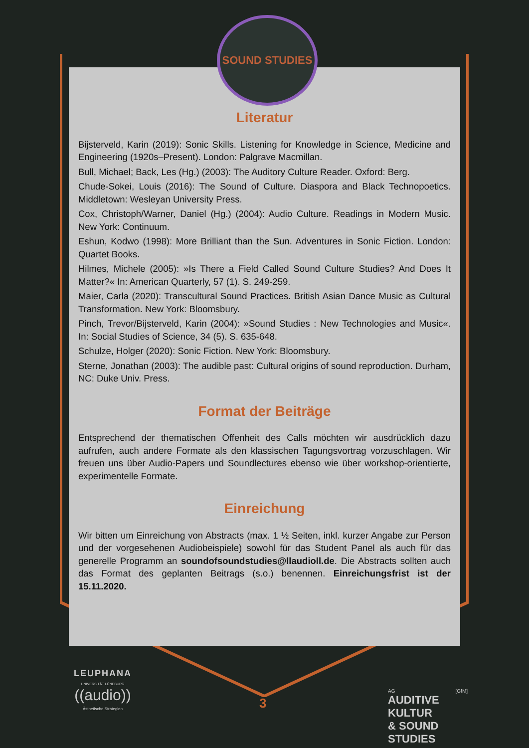SOUND STUDIES
Literatur
Bijsterveld, Karin (2019): Sonic Skills. Listening for Knowledge in Science, Medicine and Engineering (1920s–Present). London: Palgrave Macmillan.
Bull, Michael; Back, Les (Hg.) (2003): The Auditory Culture Reader. Oxford: Berg.
Chude-Sokei, Louis (2016): The Sound of Culture. Diaspora and Black Technopoetics. Middletown: Wesleyan University Press.
Cox, Christoph/Warner, Daniel (Hg.) (2004): Audio Culture. Readings in Modern Music. New York: Continuum.
Eshun, Kodwo (1998): More Brilliant than the Sun. Adventures in Sonic Fiction. London: Quartet Books.
Hilmes, Michele (2005): »Is There a Field Called Sound Culture Studies? And Does It Matter?« In: American Quarterly, 57 (1). S. 249-259.
Maier, Carla (2020): Transcultural Sound Practices. British Asian Dance Music as Cultural Transformation. New York: Bloomsbury.
Pinch, Trevor/Bijsterveld, Karin (2004): »Sound Studies : New Technologies and Music«. In: Social Studies of Science, 34 (5). S. 635-648.
Schulze, Holger (2020): Sonic Fiction. New York: Bloomsbury.
Sterne, Jonathan (2003): The audible past: Cultural origins of sound reproduction. Durham, NC: Duke Univ. Press.
Format der Beiträge
Entsprechend der thematischen Offenheit des Calls möchten wir ausdrücklich dazu aufrufen, auch andere Formate als den klassischen Tagungsvortrag vorzuschlagen. Wir freuen uns über Audio-Papers und Soundlectures ebenso wie über workshop-orientierte, experimentelle Formate.
Einreichung
Wir bitten um Einreichung von Abstracts (max. 1 ½ Seiten, inkl. kurzer Angabe zur Person und der vorgesehenen Audiobeispiele) sowohl für das Student Panel als auch für das generelle Programm an soundofsoundstudies@llaudioll.de. Die Abstracts sollten auch das Format des geplanten Beitrags (s.o.) benennen. Einreichungsfrist ist der 15.11.2020.
LEUPHANA
UNIVERSITÄT LÜNEBURG
((audio))
Ästhetische Strategien
3
AG [GfM]
AUDITIVE KULTUR
& SOUND STUDIES